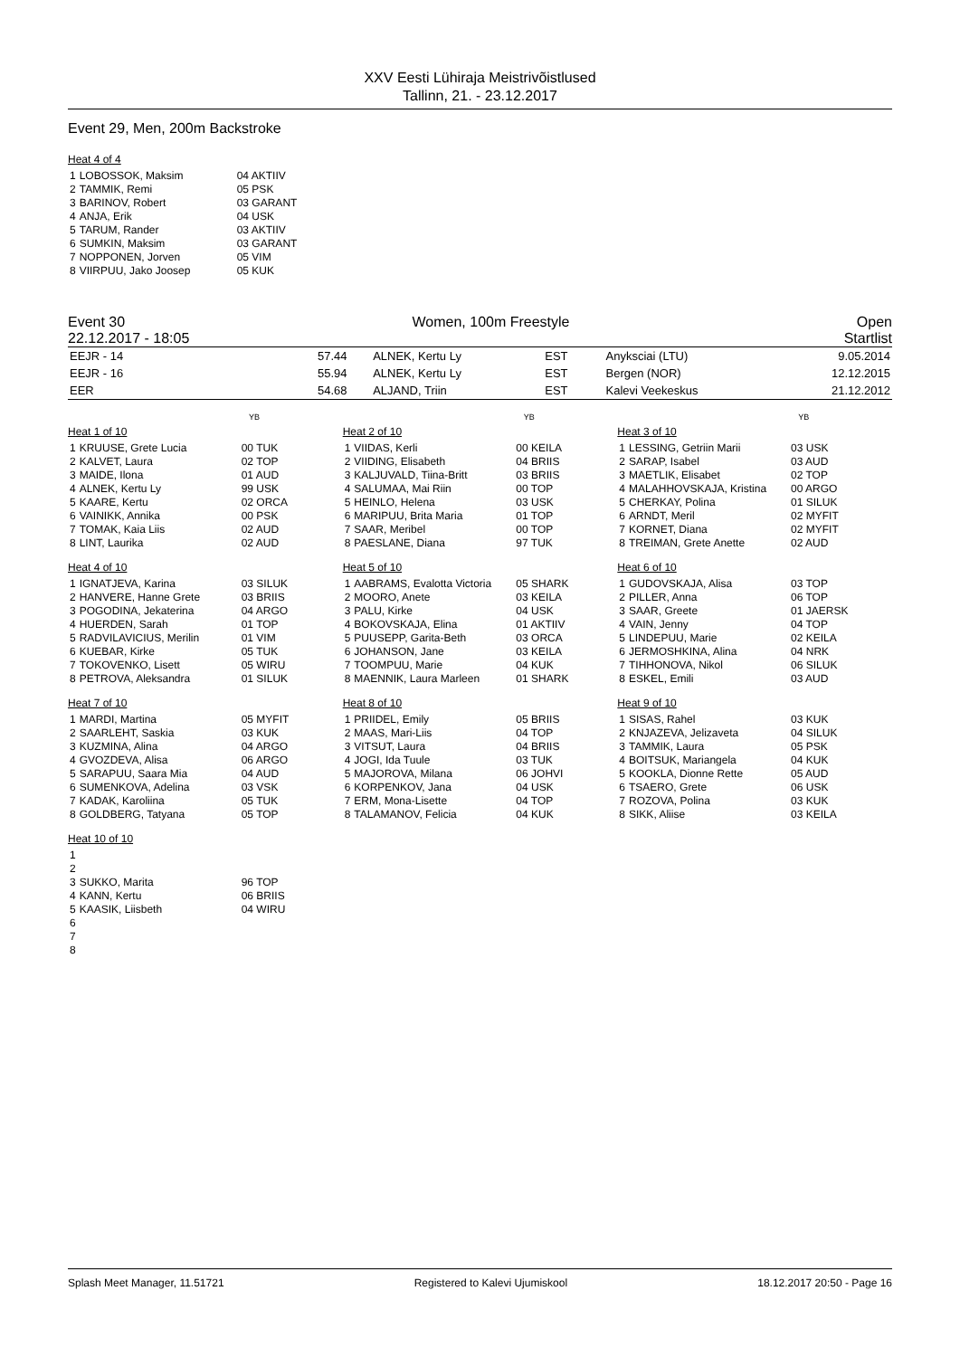XXV Eesti Lühiraja Meistrivõistlused
Tallinn, 21. - 23.12.2017
Event 29, Men, 200m Backstroke
Heat 4 of 4
| 1 | LOBOSSOK, Maksim | 04 AKTIIV |
| 2 | TAMMIK, Remi | 05 PSK |
| 3 | BARINOV, Robert | 03 GARANT |
| 4 | ANJA, Erik | 04 USK |
| 5 | TARUM, Rander | 03 AKTIIV |
| 6 | SUMKIN, Maksim | 03 GARANT |
| 7 | NOPPONEN, Jorven | 05 VIM |
| 8 | VIIRPUU, Jako Joosep | 05 KUK |
Event 30 Women, 100m Freestyle Open
22.12.2017 - 18:05 Startlist
| EEJR - 14 | 57.44 | ALNEK, Kertu Ly | EST | Anyksciai (LTU) | 9.05.2014 |
| EEJR - 16 | 55.94 | ALNEK, Kertu Ly | EST | Bergen (NOR) | 12.12.2015 |
| EER | 54.68 | ALJAND, Triin | EST | Kalevi Veekeskus | 21.12.2012 |
YB
Heat 1 of 10
| 1 | KRUUSE, Grete Lucia | 00 TUK |
| 2 | KALVET, Laura | 02 TOP |
| 3 | MAIDE, Ilona | 01 AUD |
| 4 | ALNEK, Kertu Ly | 99 USK |
| 5 | KAARE, Kertu | 02 ORCA |
| 6 | VAINIKK, Annika | 00 PSK |
| 7 | TOMAK, Kaia Liis | 02 AUD |
| 8 | LINT, Laurika | 02 AUD |
Heat 4 of 10
| 1 | IGNATJEVA, Karina | 03 SILUK |
| 2 | HANVERE, Hanne Grete | 03 BRIIS |
| 3 | POGODINA, Jekaterina | 04 ARGO |
| 4 | HUERDEN, Sarah | 01 TOP |
| 5 | RADVILAVICIUS, Merilin | 01 VIM |
| 6 | KUEBAR, Kirke | 05 TUK |
| 7 | TOKOVENKO, Lisett | 05 WIRU |
| 8 | PETROVA, Aleksandra | 01 SILUK |
Heat 7 of 10
| 1 | MARDI, Martina | 05 MYFIT |
| 2 | SAARLEHT, Saskia | 03 KUK |
| 3 | KUZMINA, Alina | 04 ARGO |
| 4 | GVOZDEVA, Alisa | 06 ARGO |
| 5 | SARAPUU, Saara Mia | 04 AUD |
| 6 | SUMENKOVA, Adelina | 03 VSK |
| 7 | KADAK, Karoliina | 05 TUK |
| 8 | GOLDBERG, Tatyana | 05 TOP |
YB
Heat 2 of 10
| 1 | VIIDAS, Kerli | 00 KEILA |
| 2 | VIIDING, Elisabeth | 04 BRIIS |
| 3 | KALJUVALD, Tiina-Britt | 03 BRIIS |
| 4 | SALUMAA, Mai Riin | 00 TOP |
| 5 | HEINLO, Helena | 03 USK |
| 6 | MARIPUU, Brita Maria | 01 TOP |
| 7 | SAAR, Meribel | 00 TOP |
| 8 | PAESLANE, Diana | 97 TUK |
Heat 5 of 10
| 1 | AABRAMS, Evalotta Victoria | 05 SHARK |
| 2 | MOORO, Anete | 03 KEILA |
| 3 | PALU, Kirke | 04 USK |
| 4 | BOKOVSKAJA, Elina | 01 AKTIIV |
| 5 | PUUSEPP, Garita-Beth | 03 ORCA |
| 6 | JOHANSON, Jane | 03 KEILA |
| 7 | TOOMPUU, Marie | 04 KUK |
| 8 | MAENNIK, Laura Marleen | 01 SHARK |
Heat 8 of 10
| 1 | PRIIDEL, Emily | 05 BRIIS |
| 2 | MAAS, Mari-Liis | 04 TOP |
| 3 | VITSUT, Laura | 04 BRIIS |
| 4 | JOGI, Ida Tuule | 03 TUK |
| 5 | MAJOROVA, Milana | 06 JOHVI |
| 6 | KORPENKOV, Jana | 04 USK |
| 7 | ERM, Mona-Lisette | 04 TOP |
| 8 | TALAMANOV, Felicia | 04 KUK |
YB
Heat 3 of 10
| 1 | LESSING, Getriin Marii | 03 USK |
| 2 | SARAP, Isabel | 03 AUD |
| 3 | MAETLIK, Elisabet | 02 TOP |
| 4 | MALAHHOVSKAJA, Kristina | 00 ARGO |
| 5 | CHERKAY, Polina | 01 SILUK |
| 6 | ARNDT, Meril | 02 MYFIT |
| 7 | KORNET, Diana | 02 MYFIT |
| 8 | TREIMAN, Grete Anette | 02 AUD |
Heat 6 of 10
| 1 | GUDOVSKAJA, Alisa | 03 TOP |
| 2 | PILLER, Anna | 06 TOP |
| 3 | SAAR, Greete | 01 JAERSK |
| 4 | VAIN, Jenny | 04 TOP |
| 5 | LINDEPUU, Marie | 02 KEILA |
| 6 | JERMOSHKINA, Alina | 04 NRK |
| 7 | TIHHONOVA, Nikol | 06 SILUK |
| 8 | ESKEL, Emili | 03 AUD |
Heat 9 of 10
| 1 | SISAS, Rahel | 03 KUK |
| 2 | KNJAZEVA, Jelizaveta | 04 SILUK |
| 3 | TAMMIK, Laura | 05 PSK |
| 4 | BOITSUK, Mariangela | 04 KUK |
| 5 | KOOKLA, Dionne Rette | 05 AUD |
| 6 | TSAERO, Grete | 06 USK |
| 7 | ROZOVA, Polina | 03 KUK |
| 8 | SIKK, Aliise | 03 KEILA |
Heat 10 of 10
| 1 | | |
| 2 | | |
| 3 | SUKKO, Marita | 96 TOP |
| 4 | KANN, Kertu | 06 BRIIS |
| 5 | KAASIK, Liisbeth | 04 WIRU |
| 6 | | |
| 7 | | |
| 8 | | |
Splash Meet Manager, 11.51721 Registered to Kalevi Ujumiskool 18.12.2017 20:50 - Page 16